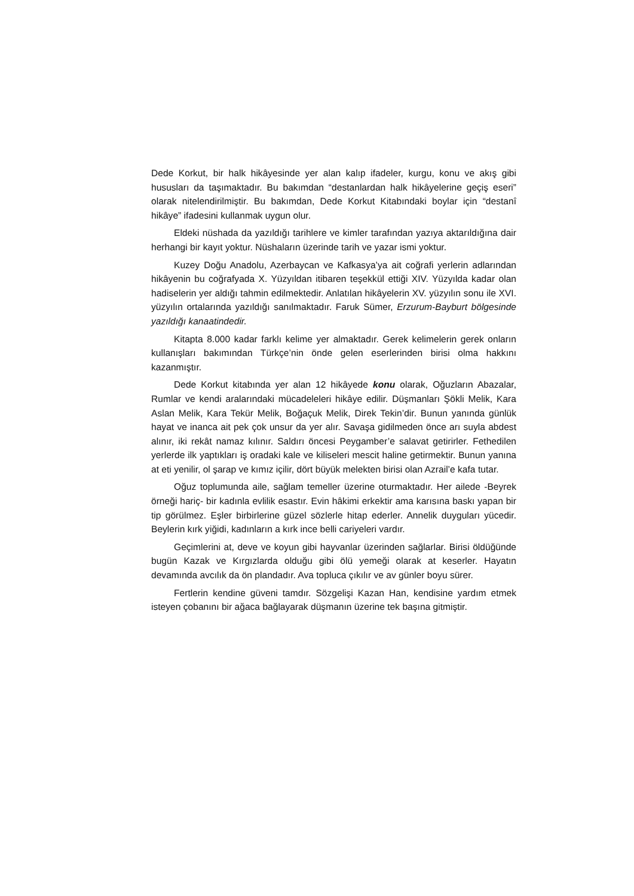Dede Korkut, bir halk hikâyesinde yer alan kalıp ifadeler, kurgu, konu ve akış gibi hususları da taşımaktadır. Bu bakımdan “destanlardan halk hikâyelerine geçiş eseri” olarak nitelendirilmiştir. Bu bakımdan, Dede Korkut Kitabındaki boylar için “destanî hikâye” ifadesini kullanmak uygun olur.
Eldeki nüshada da yazıldığı tarihlere ve kimler tarafından yazıya aktarıldığına dair herhangi bir kayıt yoktur. Nüshaların üzerinde tarih ve yazar ismi yoktur.
Kuzey Doğu Anadolu, Azerbaycan ve Kafkasya’ya ait coğrafi yerlerin adlarından hikâyenin bu coğrafyada X. Yüzyıldan itibaren teşekkül ettiği XIV. Yüzyılda kadar olan hadiselerin yer aldığı tahmin edilmektedir. Anlatılan hikâyelerin XV. yüzyılın sonu ile XVI. yüzyılın ortalarında yazıldığı sanılmaktadır. Faruk Sümer, Erzurum-Bayburt bölgesinde yazıldığı kanaatindedir.
Kitapta 8.000 kadar farklı kelime yer almaktadır. Gerek kelimelerin gerek onların kullanışları bakımından Türkçe’nin önde gelen eserlerinden birisi olma hakkını kazanmıştır.
Dede Korkut kitabında yer alan 12 hikâyede konu olarak, Oğuzların Abazalar, Rumlar ve kendi aralarındaki mücadeleleri hikâye edilir. Düşmanları Şökli Melik, Kara Aslan Melik, Kara Tekür Melik, Boğaçuk Melik, Direk Tekin’dir. Bunun yanında günlük hayat ve inanca ait pek çok unsur da yer alır. Savaşa gidilmeden önce arı suyla abdest alınır, iki rekât namaz kılınır. Saldırı öncesi Peygamber’e salavat getirirler. Fethedilen yerlerde ilk yaptıkları iş oradaki kale ve kiliseleri mescit haline getirmektir. Bunun yanına at eti yenilir, ol şarap ve kımız içilir, dört büyük melekten birisi olan Azrail’e kafa tutar.
Oğuz toplumunda aile, sağlam temeller üzerine oturmaktadır. Her ailede -Beyrek örneği hariç- bir kadınla evlilik esastır. Evin hâkimi erkektir ama karısına baskı yapan bir tip görülmez. Eşler birbirlerine güzel sözlerle hitap ederler. Annelik duyguları yücedir. Beylerin kırk yiğidi, kadınların a kırk ince belli cariyeleri vardır.
Geçimlerini at, deve ve koyun gibi hayvanlar üzerinden sağlarlar. Birisi öldüğünde bugün Kazak ve Kırgızlarda olduğu gibi ölü yemeği olarak at keserler. Hayatın devamında avcılık da ön plandadır. Ava topluca çıkılır ve av günler boyu sürer.
Fertlerin kendine güveni tamdır. Sözgelişi Kazan Han, kendisine yardım etmek isteyen çobanını bir ağaca bağlayarak düşmanın üzerine tek başına gitmiştir.